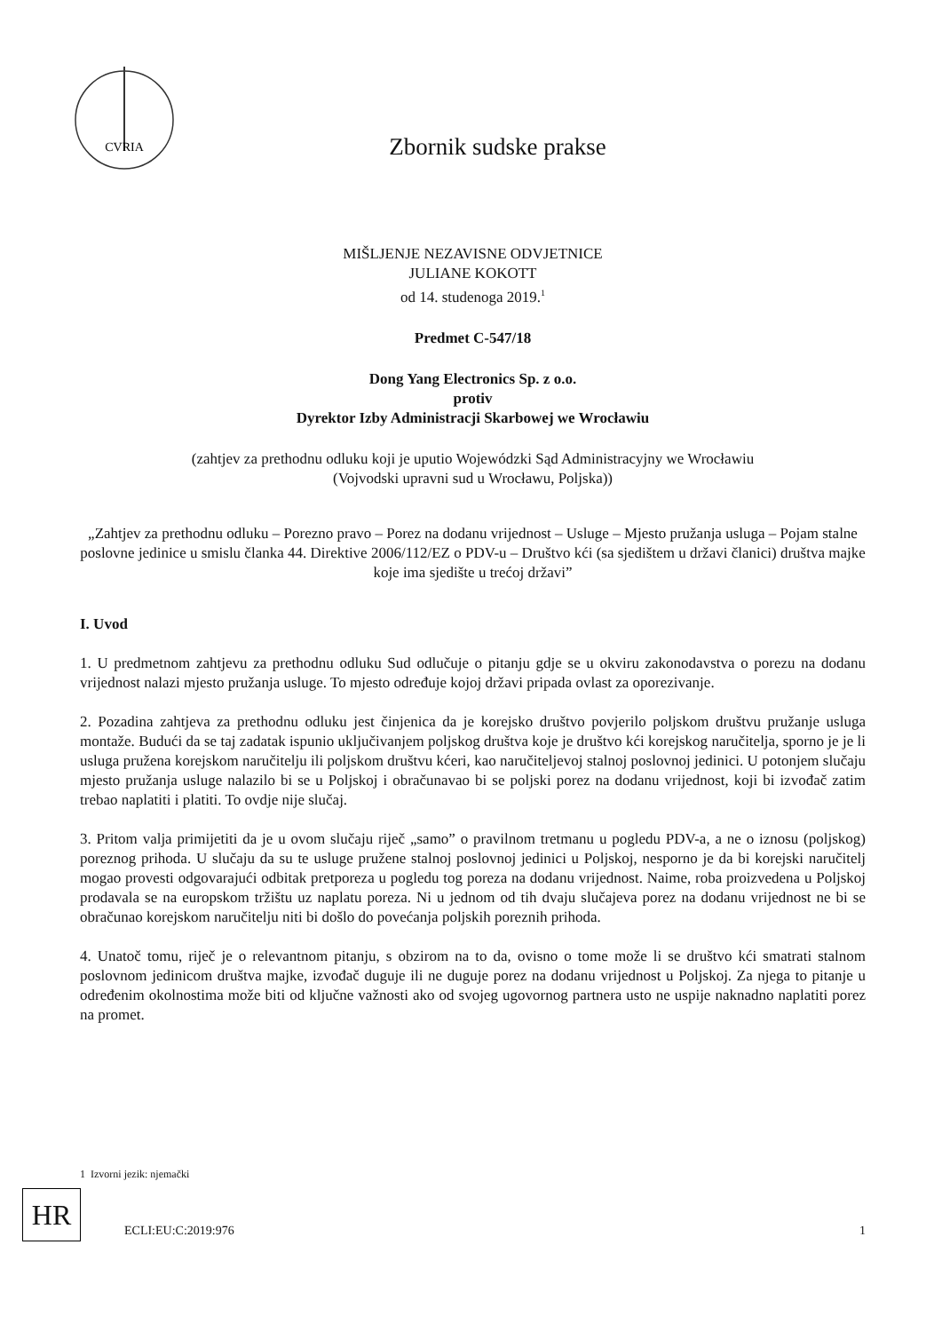CVRIA
Zbornik sudske prakse
MIŠLJENJE NEZAVISNE ODVJETNICE
JULIANE KOKOTT
od 14. studenoga 2019.<sup>1</sup>
Predmet C-547/18
Dong Yang Electronics Sp. z o.o.
protiv
Dyrektor Izby Administracji Skarbowej we Wrocławiu
(zahtjev za prethodnu odluku koji je uputio Wojewódzki Sąd Administracyjny we Wrocławiu
(Vojvodski upravni sud u Wrocławu, Poljska))
„Zahtjev za prethodnu odluku – Porezno pravo – Porez na dodanu vrijednost – Usluge – Mjesto pružanja usluga – Pojam stalne poslovne jedinice u smislu članka 44. Direktive 2006/112/EZ o PDV-u – Društvo kći (sa sjedištem u državi članici) društva majke koje ima sjedište u trećoj državi”
I. Uvod
1. U predmetnom zahtjevu za prethodnu odluku Sud odlučuje o pitanju gdje se u okviru zakonodavstva o porezu na dodanu vrijednost nalazi mjesto pružanja usluge. To mjesto određuje kojoj državi pripada ovlast za oporezivanje.
2. Pozadina zahtjeva za prethodnu odluku jest činjenica da je korejsko društvo povjerilo poljskom društvu pružanje usluga montaže. Budući da se taj zadatak ispunio uključivanjem poljskog društva koje je društvo kći korejskog naručitelja, sporno je je li usluga pružena korejskom naručitelju ili poljskom društvu kćeri, kao naručiteljevoj stalnoj poslovnoj jedinici. U potonjem slučaju mjesto pružanja usluge nalazilo bi se u Poljskoj i obračunavao bi se poljski porez na dodanu vrijednost, koji bi izvođač zatim trebao naplatiti i platiti. To ovdje nije slučaj.
3. Pritom valja primijetiti da je u ovom slučaju riječ „samo” o pravilnom tretmanu u pogledu PDV-a, a ne o iznosu (poljskog) poreznog prihoda. U slučaju da su te usluge pružene stalnoj poslovnoj jedinici u Poljskoj, nesporno je da bi korejski naručitelj mogao provesti odgovarajući odbitak pretporeza u pogledu tog poreza na dodanu vrijednost. Naime, roba proizvedena u Poljskoj prodavala se na europskom tržištu uz naplatu poreza. Ni u jednom od tih dvaju slučajeva porez na dodanu vrijednost ne bi se obračunao korejskom naručitelju niti bi došlo do povećanja poljskih poreznih prihoda.
4. Unatoč tomu, riječ je o relevantnom pitanju, s obzirom na to da, ovisno o tome može li se društvo kći smatrati stalnom poslovnom jedinicom društva majke, izvođač duguje ili ne duguje porez na dodanu vrijednost u Poljskoj. Za njega to pitanje u određenim okolnostima može biti od ključne važnosti ako od svojeg ugovornog partnera usto ne uspije naknadno naplatiti porez na promet.
1 Izvorni jezik: njemački
HR
ECLI:EU:C:2019:976 1